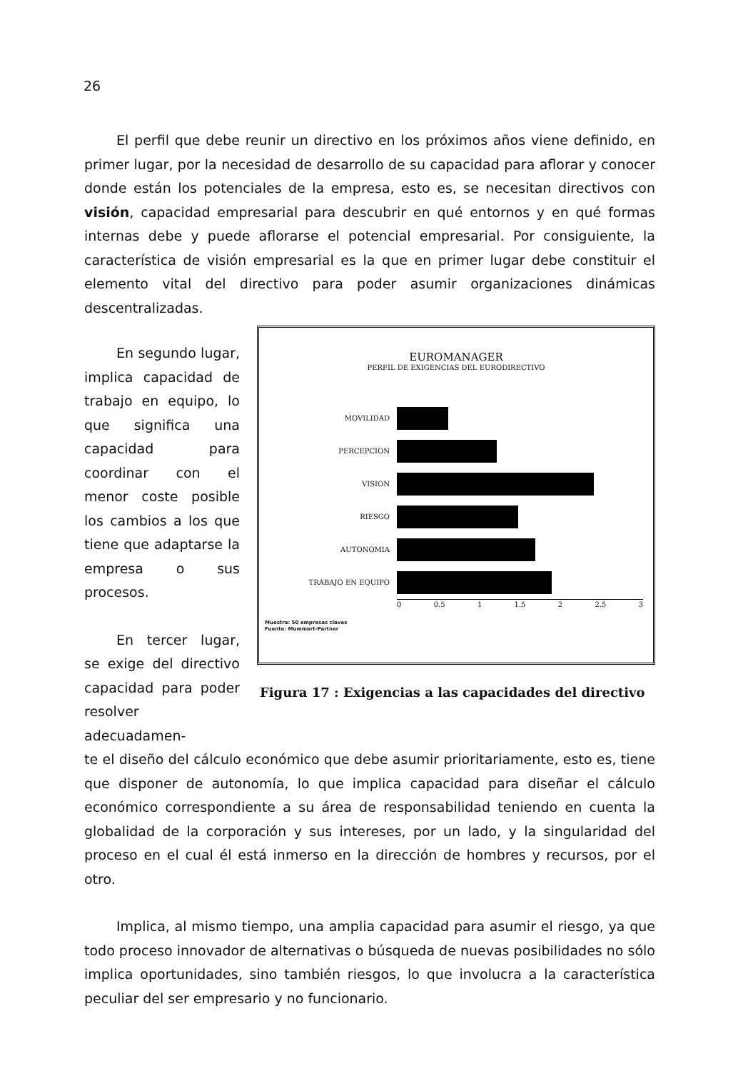26
El perfil que debe reunir un directivo en los próximos años viene definido, en primer lugar, por la necesidad de desarrollo de su capacidad para aflorar y conocer donde están los potenciales de la empresa, esto es, se necesitan directivos con visión, capacidad empresarial para descubrir en qué entornos y en qué formas internas debe y puede aflorarse el potencial empresarial. Por consiguiente, la característica de visión empresarial es la que en primer lugar debe constituir el elemento vital del directivo para poder asumir organizaciones dinámicas descentralizadas.
En segundo lugar, implica capacidad de trabajo en equipo, lo que significa una capacidad para coordinar con el menor coste posible los cambios a los que tiene que adaptarse la empresa o sus procesos.
En tercer lugar, se exige del directivo capacidad para poder resolver adecuadamen-
EUROMANAGER
PERFIL DE EXIGENCIAS DEL EURODIRECTIVO
MOVILIDAD
PERCEPCION
VISION
RIESGO
AUTONOMIA
TRABAJO EN EQUIPO
0 0.5 1 1.5 2 2.5 3
Muestra: 50 empresas claves
Fuente: Mummert-Partner
Figura 17 : Exigencias a las capacidades del directivo
te el diseño del cálculo económico que debe asumir prioritariamente, esto es, tiene que disponer de autonomía, lo que implica capacidad para diseñar el cálculo económico correspondiente a su área de responsabilidad teniendo en cuenta la globalidad de la corporación y sus intereses, por un lado, y la singularidad del proceso en el cual él está inmerso en la dirección de hombres y recursos, por el otro.
Implica, al mismo tiempo, una amplia capacidad para asumir el riesgo, ya que todo proceso innovador de alternativas o búsqueda de nuevas posibilidades no sólo implica oportunidades, sino también riesgos, lo que involucra a la característica peculiar del ser empresario y no funcionario.